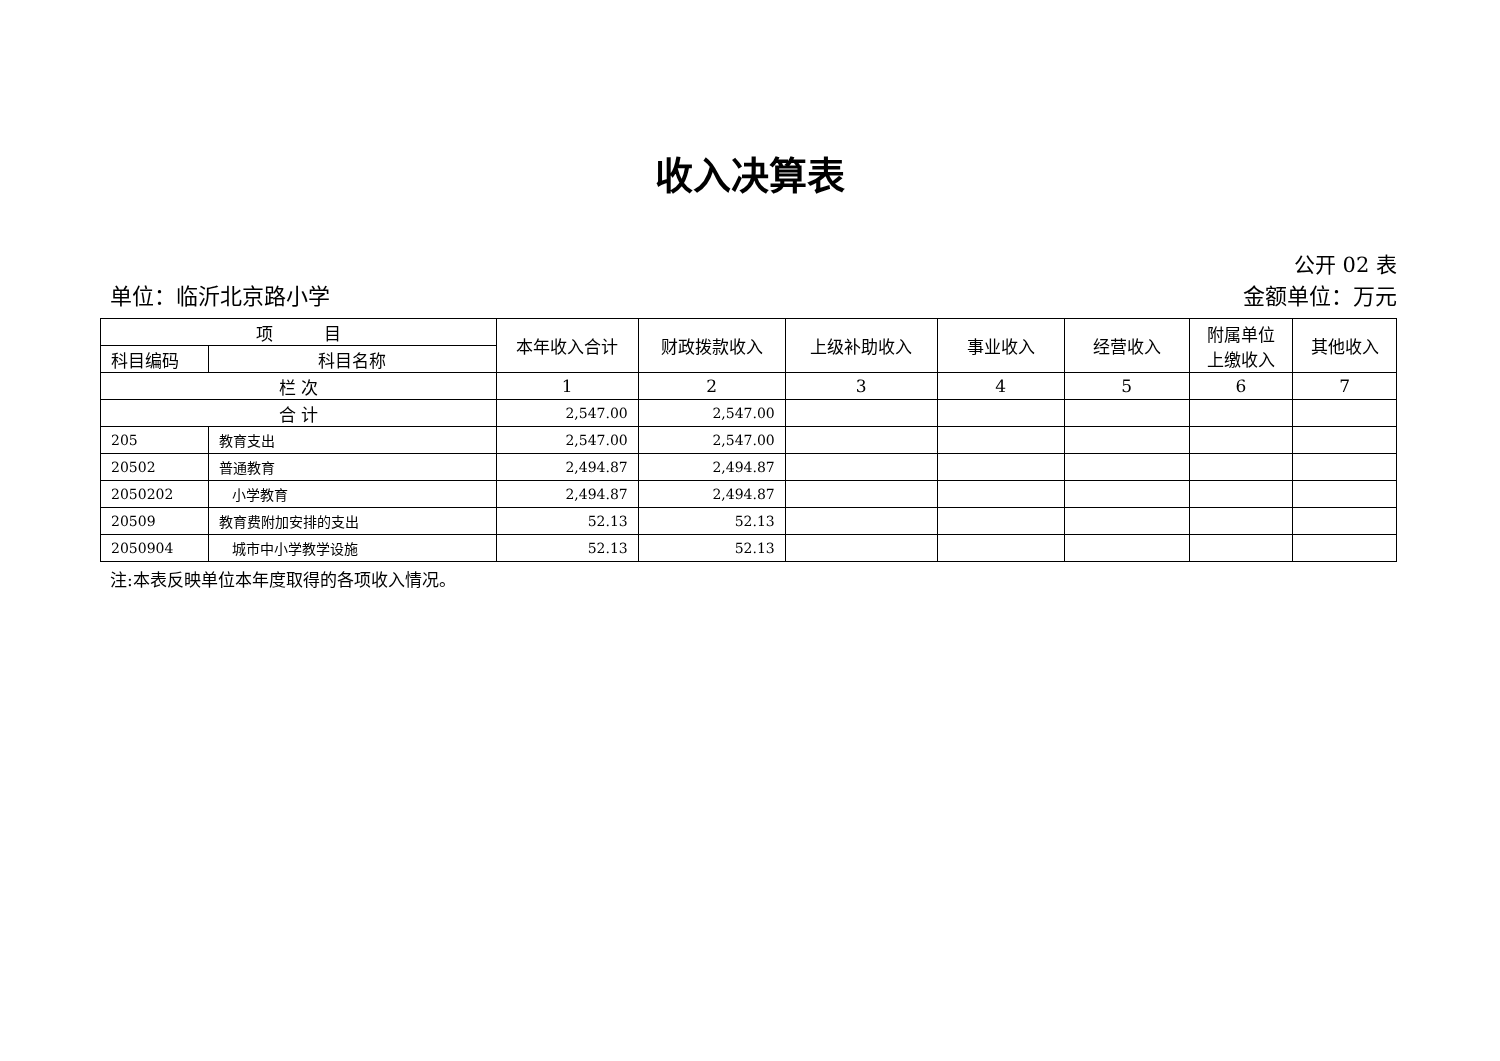收入决算表
公开 02 表
单位：临沂北京路小学 金额单位：万元
| 项 目 | | 本年收入合计 | 财政拨款收入 | 上级补助收入 | 事业收入 | 经营收入 | 附属单位 上缴收入 | 其他收入 |
| --- | --- | --- | --- | --- | --- | --- | --- | --- |
| 科目编码 | 科目名称 | | | | | | | |
| 栏 次 | | 1 | 2 | 3 | 4 | 5 | 6 | 7 |
| 合 计 | | 2,547.00 | 2,547.00 | | | | | |
| 205 | 教育支出 | 2,547.00 | 2,547.00 | | | | | |
| 20502 | 普通教育 | 2,494.87 | 2,494.87 | | | | | |
| 2050202 | 小学教育 | 2,494.87 | 2,494.87 | | | | | |
| 20509 | 教育费附加安排的支出 | 52.13 | 52.13 | | | | | |
| 2050904 | 城市中小学教学设施 | 52.13 | 52.13 | | | | | |
注:本表反映单位本年度取得的各项收入情况。